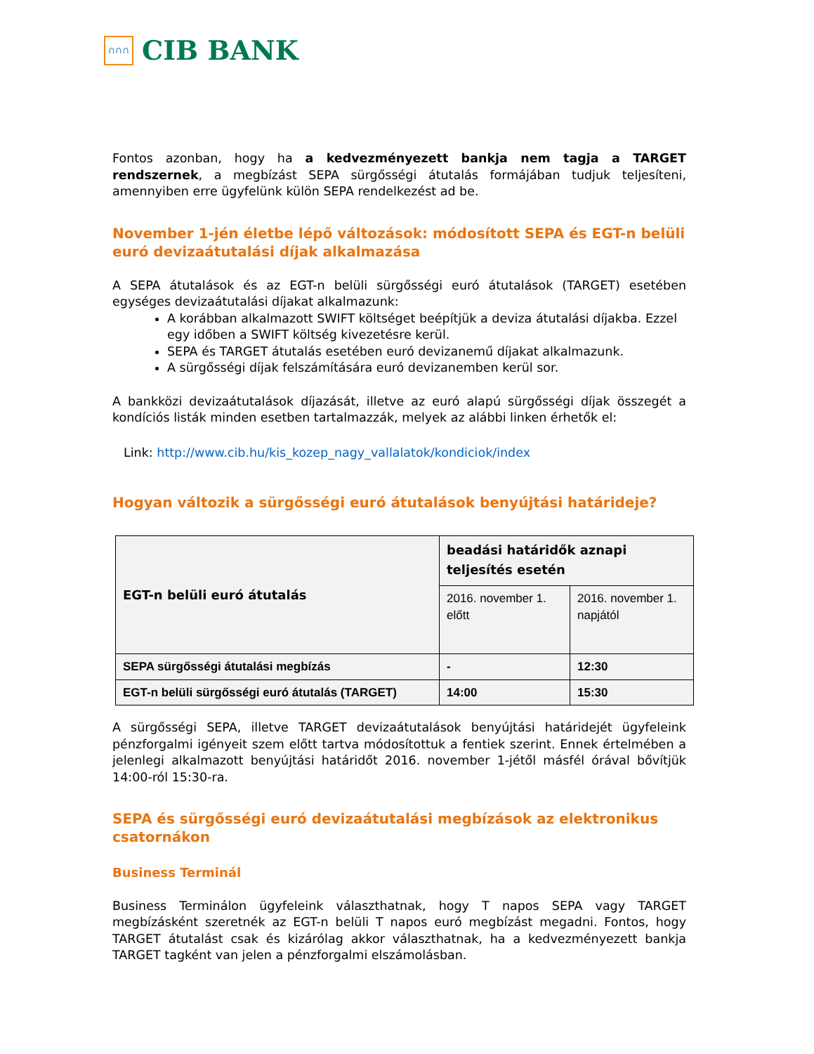∩∩∩
CIB BANK
Fontos azonban, hogy ha a kedvezményezett bankja nem tagja a TARGET rendszernek, a megbízást SEPA sürgősségi átutalás formájában tudjuk teljesíteni, amennyiben erre ügyfelünk külön SEPA rendelkezést ad be.
November 1-jén életbe lépő változások: módosított SEPA és EGT-n belüli euró devizaátutalási díjak alkalmazása
A SEPA átutalások és az EGT-n belüli sürgősségi euró átutalások (TARGET) esetében egységes devizaátutalási díjakat alkalmazunk:
A korábban alkalmazott SWIFT költséget beépítjük a deviza átutalási díjakba. Ezzel egy időben a SWIFT költség kivezetésre kerül.
SEPA és TARGET átutalás esetében euró devizanemű díjakat alkalmazunk.
A sürgősségi díjak felszámítására euró devizanemben kerül sor.
A bankközi devizaátutalások díjazását, illetve az euró alapú sürgősségi díjak összegét a kondíciós listák minden esetben tartalmazzák, melyek az alábbi linken érhetők el:
Link: http://www.cib.hu/kis_kozep_nagy_vallalatok/kondiciok/index
Hogyan változik a sürgősségi euró átutalások benyújtási határideje?
| EGT-n belüli euró átutalás | beadási határidők aznapi teljesítés esetén | |
| | 2016. november 1. előtt | 2016. november 1. napjától |
| SEPA sürgősségi átutalási megbízás | - | 12:30 |
| EGT-n belüli sürgősségi euró átutalás (TARGET) | 14:00 | 15:30 |
A sürgősségi SEPA, illetve TARGET devizaátutalások benyújtási határidejét ügyfeleink pénzforgalmi igényeit szem előtt tartva módosítottuk a fentiek szerint. Ennek értelmében a jelenlegi alkalmazott benyújtási határidőt 2016. november 1-jétől másfél órával bővítjük 14:00-ról 15:30-ra.
SEPA és sürgősségi euró devizaátutalási megbízások az elektronikus csatornákon
Business Terminál
Business Terminálon ügyfeleink választhatnak, hogy T napos SEPA vagy TARGET megbízásként szeretnék az EGT-n belüli T napos euró megbízást megadni. Fontos, hogy TARGET átutalást csak és kizárólag akkor választhatnak, ha a kedvezményezett bankja TARGET tagként van jelen a pénzforgalmi elszámolásban.